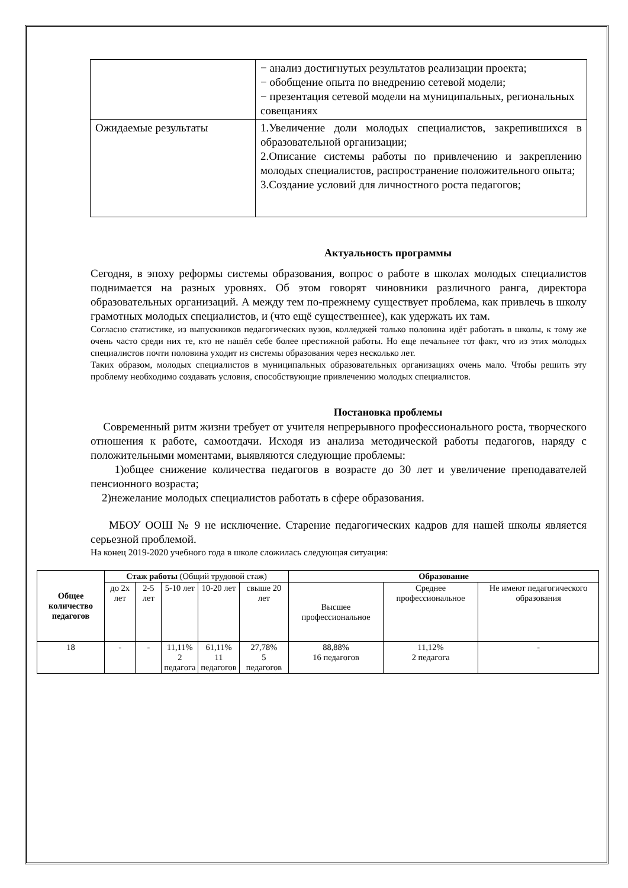| | − анализ достигнутых результатов реализации проекта; − обобщение опыта по внедрению сетевой модели; − презентация сетевой модели на муниципальных, региональных совещаниях |
| Ожидаемые результаты | 1.Увеличение доли молодых специалистов, закрепившихся в образовательной организации; 2.Описание системы работы по привлечению и закреплению молодых специалистов, распространение положительного опыта; 3.Создание условий для личностного роста педагогов; |
Актуальность программы
Сегодня, в эпоху реформы системы образования, вопрос о работе в школах молодых специалистов поднимается на разных уровнях. Об этом говорят чиновники различного ранга, директора образовательных организаций. А между тем по-прежнему существует проблема, как привлечь в школу грамотных молодых специалистов, и (что ещё существеннее), как удержать их там.
Согласно статистике, из выпускников педагогических вузов, колледжей только половина идёт работать в школы, к тому же очень часто среди них те, кто не нашёл себе более престижной работы. Но еще печальнее тот факт, что из этих молодых специалистов почти половина уходит из системы образования через несколько лет.
Таких образом, молодых специалистов в муниципальных образовательных организациях очень мало. Чтобы решить эту проблему необходимо создавать условия, способствующие привлечению молодых специалистов.
Постановка проблемы
Современный ритм жизни требует от учителя непрерывного профессионального роста, творческого отношения к работе, самоотдачи. Исходя из анализа методической работы педагогов, наряду с положительными моментами, выявляются следующие проблемы:
1)общее снижение количества педагогов в возрасте до 30 лет и увеличение преподавателей пенсионного возраста;
2)нежелание молодых специалистов работать в сфере образования.
МБОУ ООШ № 9 не исключение. Старение педагогических кадров для нашей школы является серьезной проблемой.
На конец 2019-2020 учебного года в школе сложилась следующая ситуация:
| Общее количество педагогов | Стаж работы (Общий трудовой стаж) | | | | | Образование | | |
| | до 2х лет | 2-5 лет | 5-10 лет | 10-20 лет | свыше 20 лет | Высшее профессиональное | Среднее профессиональное | Не имеют педагогического образования |
| 18 | - | - | 11,11% 2 педагога | 61,11% 11 педагогов | 27,78% 5 педагогов | 88,88% 16 педагогов | 11,12% 2 педагога | - |